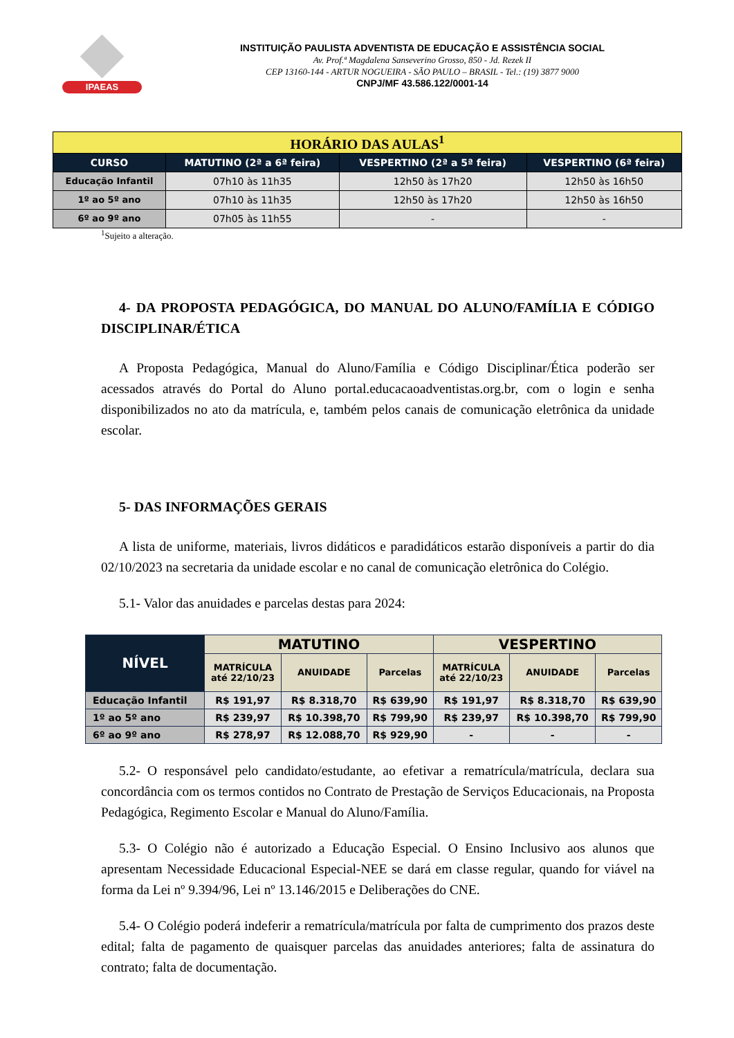IPAEAS
INSTITUIÇÃO PAULISTA ADVENTISTA DE EDUCAÇÃO E ASSISTÊNCIA SOCIAL
Av. Prof.ª Magdalena Sanseverino Grosso, 850 - Jd. Rezek II
CEP 13160-144 - ARTUR NOGUEIRA - SÃO PAULO – BRASIL - Tel.: (19) 3877 9000
CNPJ/MF 43.586.122/0001-14
| HORÁRIO DAS AULAS<sup>1</sup> | | | |
| CURSO | MATUTINO (2ª a 6ª feira) | VESPERTINO (2ª a 5ª feira) | VESPERTINO (6ª feira) |
| Educação Infantil | 07h10 às 11h35 | 12h50 às 17h20 | 12h50 às 16h50 |
| 1º ao 5º ano | 07h10 às 11h35 | 12h50 às 17h20 | 12h50 às 16h50 |
| 6º ao 9º ano | 07h05 às 11h55 | - | - |
<sup>1</sup> Sujeito a alteração.
4- DA PROPOSTA PEDAGÓGICA, DO MANUAL DO ALUNO/FAMÍLIA E CÓDIGO DISCIPLINAR/ÉTICA
A Proposta Pedagógica, Manual do Aluno/Família e Código Disciplinar/Ética poderão ser acessados através do Portal do Aluno portal.educacaoadventistas.org.br, com o login e senha disponibilizados no ato da matrícula, e, também pelos canais de comunicação eletrônica da unidade escolar.
5- DAS INFORMAÇÕES GERAIS
A lista de uniforme, materiais, livros didáticos e paradidáticos estarão disponíveis a partir do dia 02/10/2023 na secretaria da unidade escolar e no canal de comunicação eletrônica do Colégio.
5.1- Valor das anuidades e parcelas destas para 2024:
| NÍVEL | MATUTINO | | | VESPERTINO | | |
| --- | --- | --- | --- | --- | --- | --- |
| | MATRÍCULA até 22/10/23 | ANUIDADE | Parcelas | MATRÍCULA até 22/10/23 | ANUIDADE | Parcelas |
| Educação Infantil | R$ 191,97 | R$ 8.318,70 | R$ 639,90 | R$ 191,97 | R$ 8.318,70 | R$ 639,90 |
| 1º ao 5º ano | R$ 239,97 | R$ 10.398,70 | R$ 799,90 | R$ 239,97 | R$ 10.398,70 | R$ 799,90 |
| 6º ao 9º ano | R$ 278,97 | R$ 12.088,70 | R$ 929,90 | - | - | - |
5.2- O responsável pelo candidato/estudante, ao efetivar a rematrícula/matrícula, declara sua concordância com os termos contidos no Contrato de Prestação de Serviços Educacionais, na Proposta Pedagógica, Regimento Escolar e Manual do Aluno/Família.
5.3- O Colégio não é autorizado a Educação Especial. O Ensino Inclusivo aos alunos que apresentam Necessidade Educacional Especial-NEE se dará em classe regular, quando for viável na forma da Lei nº 9.394/96, Lei nº 13.146/2015 e Deliberações do CNE.
5.4- O Colégio poderá indeferir a rematrícula/matrícula por falta de cumprimento dos prazos deste edital; falta de pagamento de quaisquer parcelas das anuidades anteriores; falta de assinatura do contrato; falta de documentação.